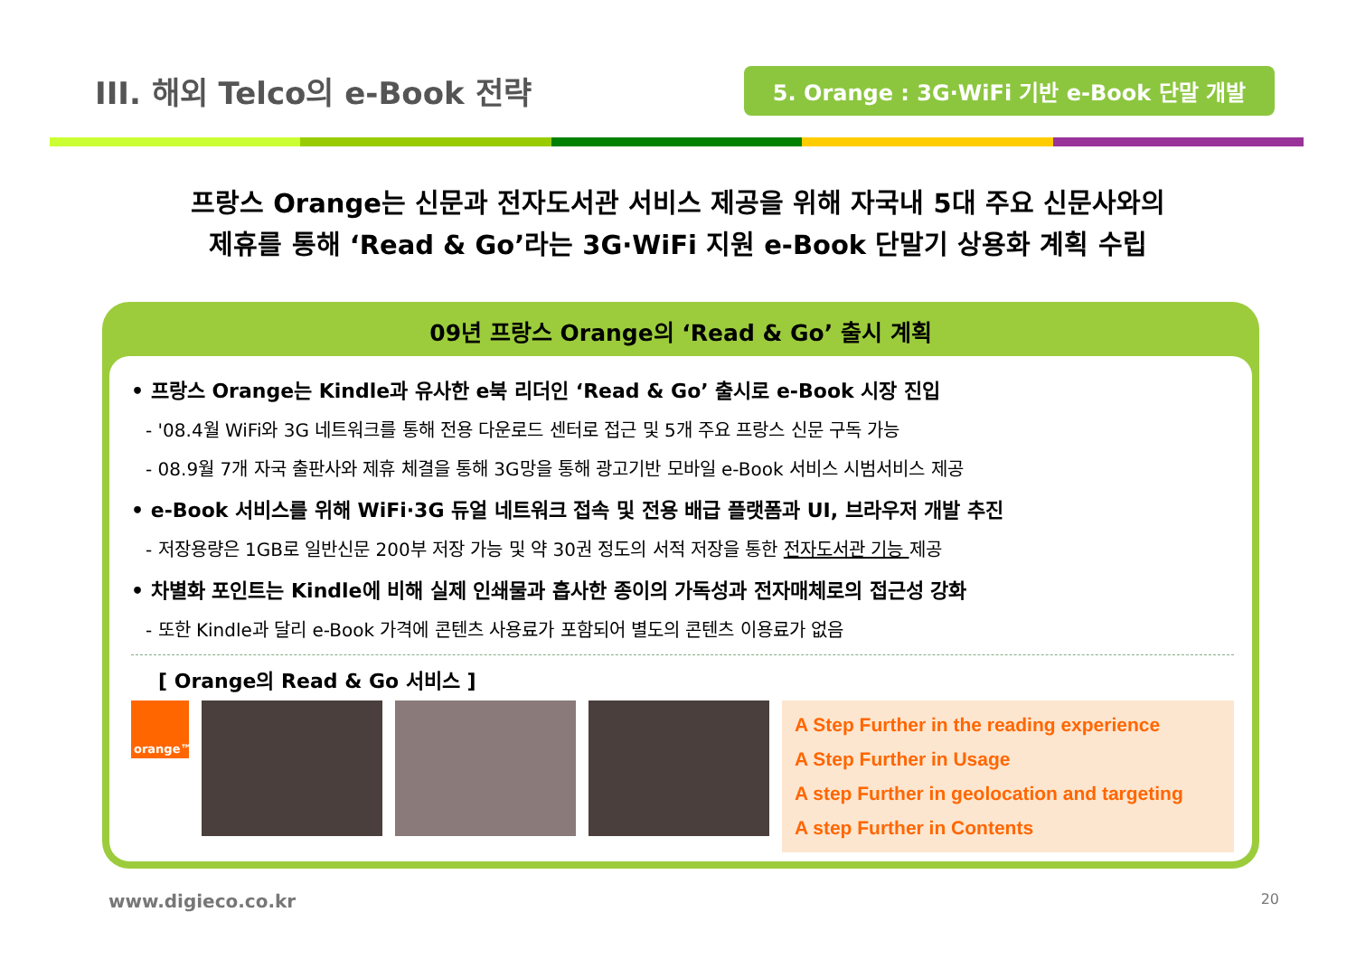III. 해외 Telco의 e-Book 전략
5. Orange : 3G·WiFi 기반 e-Book 단말 개발
프랑스 Orange는 신문과 전자도서관 서비스 제공을 위해 자국내 5대 주요 신문사와의
제휴를 통해 ‘Read & Go’라는 3G·WiFi 지원 e-Book 단말기 상용화 계획 수립
09년 프랑스 Orange의 ‘Read & Go’ 출시 계획
• 프랑스 Orange는 Kindle과 유사한 e북 리더인 ‘Read & Go’ 출시로 e-Book 시장 진입
- '08.4월 WiFi와 3G 네트워크를 통해 전용 다운로드 센터로 접근 및 5개 주요 프랑스 신문 구독 가능
- 08.9월 7개 자국 출판사와 제휴 체결을 통해 3G망을 통해 광고기반 모바일 e-Book 서비스 시범서비스 제공
• e-Book 서비스를 위해 WiFi·3G 듀얼 네트워크 접속 및 전용 배급 플랫폼과 UI, 브라우저 개발 추진
- 저장용량은 1GB로 일반신문 200부 저장 가능 및 약 30권 정도의 서적 저장을 통한 전자도서관 기능 제공
• 차별화 포인트는 Kindle에 비해 실제 인쇄물과 흡사한 종이의 가독성과 전자매체로의 접근성 강화
- 또한 Kindle과 달리 e-Book 가격에 콘텐츠 사용료가 포함되어 별도의 콘텐츠 이용료가 없음
[ Orange의 Read & Go 서비스 ]
orange™
A Step Further in the reading experience
A Step Further in Usage
A step Further in geolocation and targeting
A step Further in Contents
www.digieco.co.kr 20